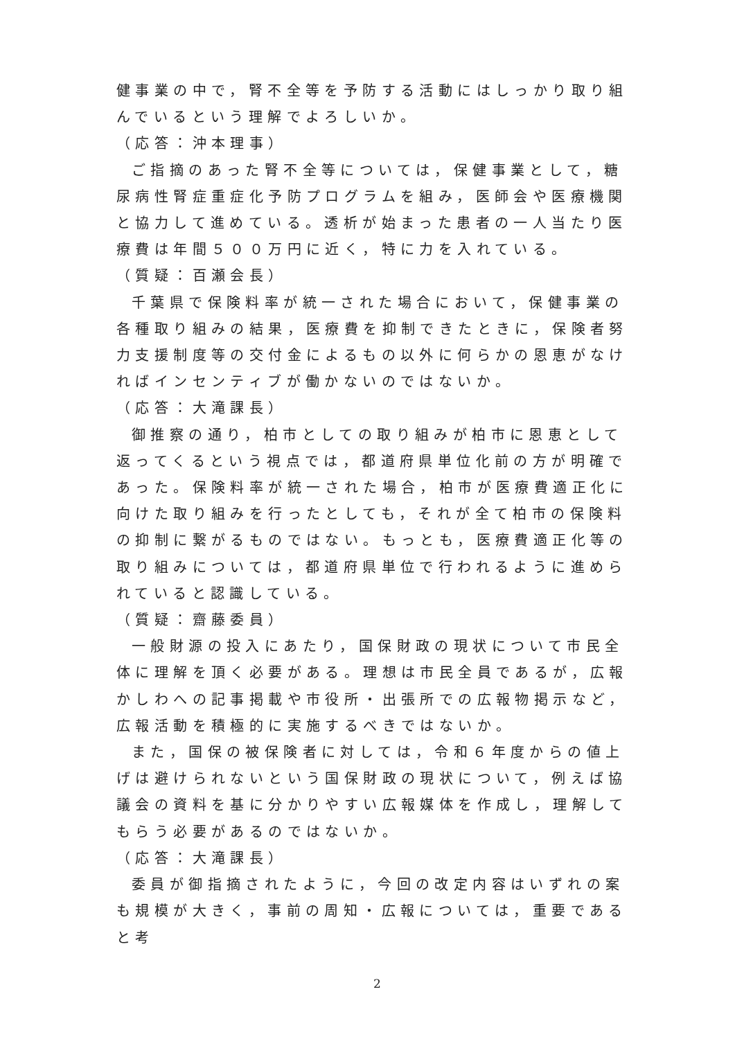健事業の中で，腎不全等を予防する活動にはしっかり取り組んでいるという理解でよろしいか。
（応答：沖本理事）
ご指摘のあった腎不全等については，保健事業として，糖尿病性腎症重症化予防プログラムを組み，医師会や医療機関と協力して進めている。透析が始まった患者の一人当たり医療費は年間５００万円に近く，特に力を入れている。
（質疑：百瀬会長）
千葉県で保険料率が統一された場合において，保健事業の各種取り組みの結果，医療費を抑制できたときに，保険者努力支援制度等の交付金によるもの以外に何らかの恩恵がなければインセンティブが働かないのではないか。
（応答：大滝課長）
御推察の通り，柏市としての取り組みが柏市に恩恵として返ってくるという視点では，都道府県単位化前の方が明確であった。保険料率が統一された場合，柏市が医療費適正化に向けた取り組みを行ったとしても，それが全て柏市の保険料の抑制に繋がるものではない。もっとも，医療費適正化等の取り組みについては，都道府県単位で行われるように進められていると認識している。
（質疑：齋藤委員）
一般財源の投入にあたり，国保財政の現状について市民全体に理解を頂く必要がある。理想は市民全員であるが，広報かしわへの記事掲載や市役所・出張所での広報物掲示など，広報活動を積極的に実施するべきではないか。
また，国保の被保険者に対しては，令和６年度からの値上げは避けられないという国保財政の現状について，例えば協議会の資料を基に分かりやすい広報媒体を作成し，理解してもらう必要があるのではないか。
（応答：大滝課長）
委員が御指摘されたように，今回の改定内容はいずれの案も規模が大きく，事前の周知・広報については，重要であると考
2